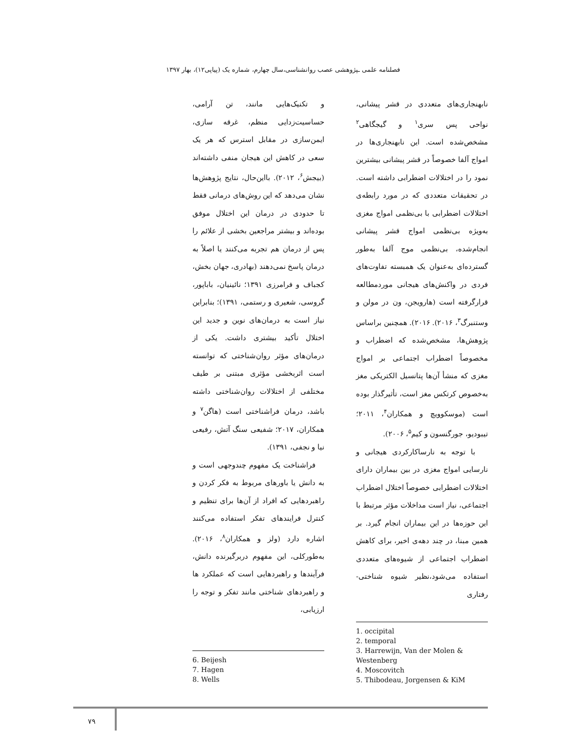فصلنامه علمی ـپژوهشی عصب روانشناسی،سال چهارم، شماره یک (پیاپی۱۲)، بهار ۱۳۹۷
نابهنجاری‌های متعددی در قشر پیشانی، نواحی پس سری<sup>۱</sup> و گیجگاهی<sup>۲</sup> مشخص‌شده است. این نابهنجاری‌ها در امواج آلفا خصوصاً در قشر پیشانی بیشترین نمود را در اختلالات اضطرابی داشته است. در تحقیقات متعددی که در مورد رابطه‌ی اختلالات اضطرابی با بی‌نظمی امواج مغزی به‌ویژه بی‌نظمی امواج قشر پیشانی انجام‌شده، بی‌نظمی موج آلفا به‌طور گسترده‌ای به‌عنوان یک همبسته تفاوت‌های فردی در واکنش‌های هیجانی موردمطالعه قرارگرفته است (هارویجن، ون در مولن و وستنبرگ<sup>۳</sup>، ۲۰۱۶). ۲۰۱۶). همچنین براساس پژوهش‌ها، مشخص‌شده که اضطراب و مخصوصاً اضطراب اجتماعی بر امواج مغزی که منشأ آن‌ها پتانسیل الکتریکی مغز به‌خصوص کرتکس مغز است، تأثیرگذار بوده است (موسکوویچ و همکاران<sup>۴</sup>، ۲۰۱۱؛ تیبودیو، جورگنسون و کیم<sup>۵</sup>، ۲۰۰۶).
با توجه به نارساکارکردی هیجانی و نارسایی امواج مغزی در بین بیماران دارای اختلالات اضطرابی خصوصاً اختلال اضطراب اجتماعی، نیاز است مداخلات مؤثر مرتبط با این حوزه‌ها در این بیماران انجام گیرد. بر همین مبنا، در چند دهه‌ی اخیر، برای کاهش اضطراب اجتماعی از شیوه‌های متعددی استفاده می‌شود،نظیر شیوه شناختی-رفتاری
1. occipital
2. temporal
3. Harrewijn, Van der Molen & Westenberg
4. Moscovitch
5. Thibodeau, Jorgensen & KiM
و تکنیک‌هایی مانند، تن آرامی، حساسیت‌زدایی منظم، غرقه سازی، ایمن‌سازی در مقابل استرس که هر یک سعی در کاهش این هیجان منفی داشته‌اند (بیجش<sup>۶</sup>، ۲۰۱۲). بااین‌حال، نتایج پژوهش‌ها نشان می‌دهد که این روش‌های درمانی فقط تا حدودی در درمان این اختلال موفق بوده‌اند و بیشتر مراجعین بخشی از علائم را پس از درمان هم تجربه می‌کنند یا اصلاً به درمان پاسخ نمی‌دهند (بهادری، جهان بخش، کجباف و فرامرزی ۱۳۹۱؛ نائینیان، باباپور، گروسی، شعیری و رستمی، ۱۳۹۱)؛ بنابراین نیاز است به درمان‌های نوین و جدید این اختلال تأکید بیشتری داشت. یکی از درمان‌های مؤثر روان‌شناختی که توانسته است اثربخشی مؤثری مبتنی بر طیف مختلفی از اختلالات روان‌شناختی داشته باشد، درمان فراشناختی است (هاگن<sup>۷</sup> و همکاران، ۲۰۱۷؛ شفیعی سنگ آتش، رفیعی نیا و نجفی، ۱۳۹۱).
فراشناخت یک مفهوم چندوجهی است و به دانش یا باورهای مربوط به فکر کردن و راهبردهایی که افراد از آن‌ها برای تنظیم و کنترل فرایندهای تفکر استفاده می‌کنند اشاره دارد (ولز و همکاران<sup>۸</sup>، ۲۰۱۶). به‌طورکلی، این مفهوم دربرگیرنده دانش، فرآیندها و راهبردهایی است که عملکرد ها و راهبردهای شناختی مانند تفکر و توجه را ارزیابی،
6. Beijesh
7. Hagen
8. Wells
۷۹